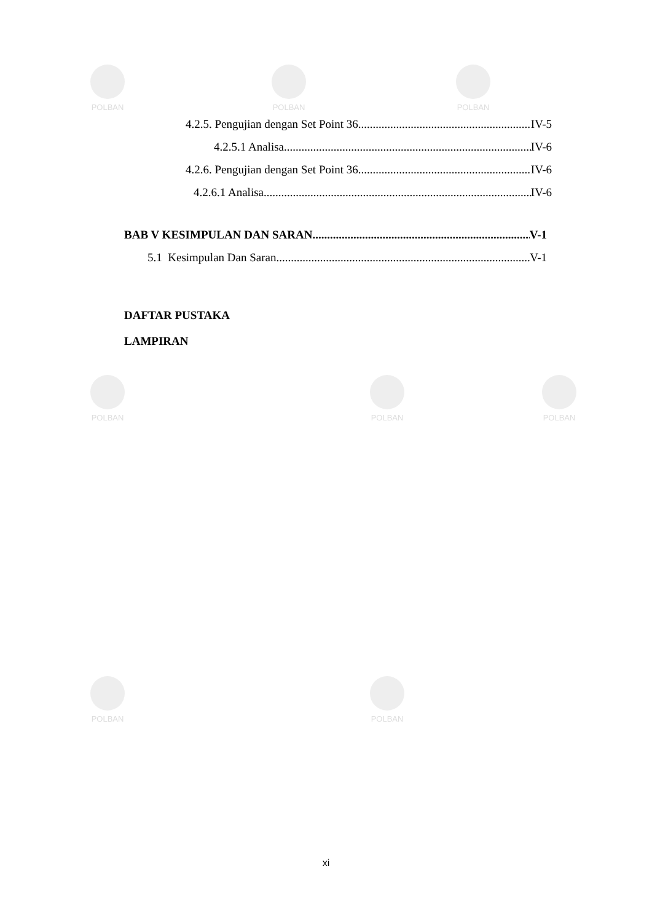POLBAN POLBAN POLBAN
POLBAN POLBAN POLBAN
POLBAN POLBAN
4.2.5. Pengujian dengan Set Point 36 IV-5
4.2.5.1 Analisa IV-6
4.2.6. Pengujian dengan Set Point 36 IV-6
4.2.6.1 Analisa IV-6
BAB V KESIMPULAN DAN SARAN V-1
5.1 Kesimpulan Dan Saran V-1
DAFTAR PUSTAKA
LAMPIRAN
xi